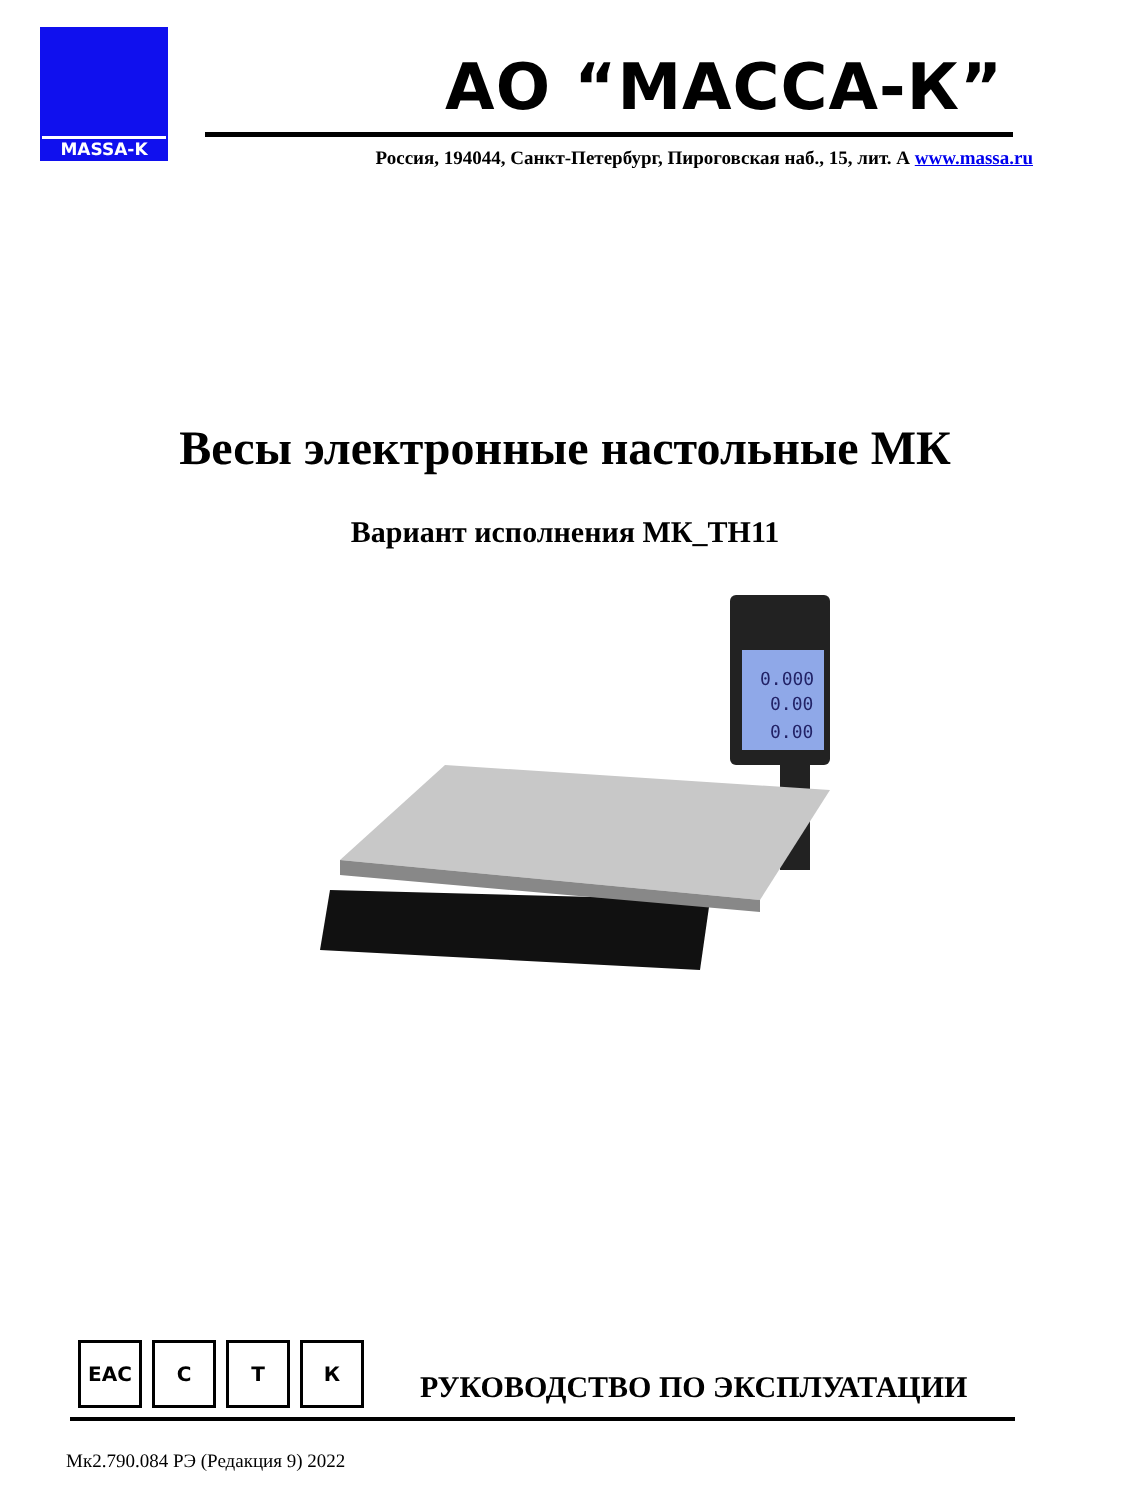MASSA-K
АО “МАССА-К”
Россия, 194044, Санкт-Петербург, Пироговская наб., 15, лит. А www.massa.ru
Весы электронные настольные МК
Вариант исполнения МК_ТН11
0.000
0.00
0.00
ЕАС С Т К
РУКОВОДСТВО ПО ЭКСПЛУАТАЦИИ
Мк2.790.084 РЭ (Редакция 9) 2022